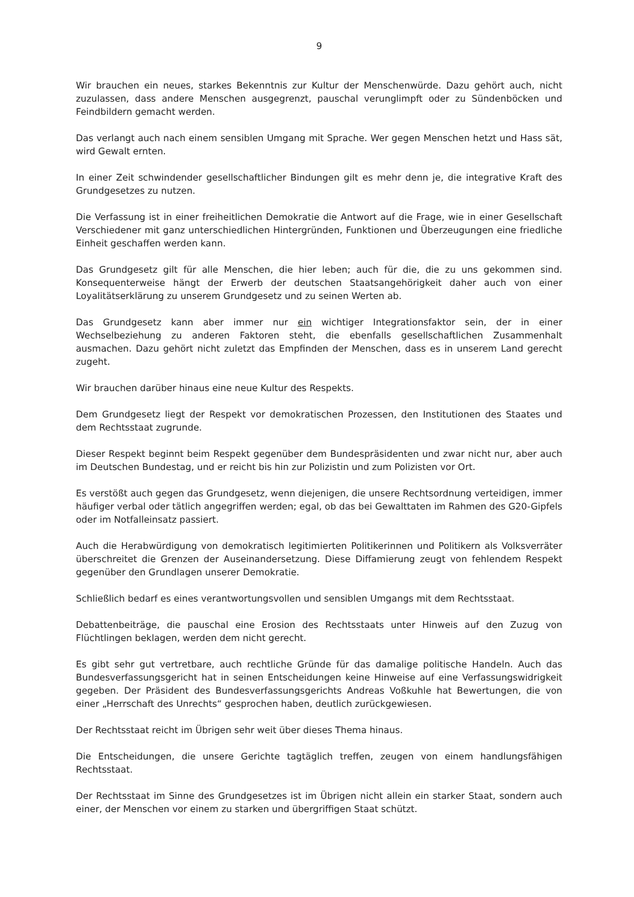9
Wir brauchen ein neues, starkes Bekenntnis zur Kultur der Menschenwürde. Dazu gehört auch, nicht zuzulassen, dass andere Menschen ausgegrenzt, pauschal verunglimpft oder zu Sündenböcken und Feindbildern gemacht werden.
Das verlangt auch nach einem sensiblen Umgang mit Sprache. Wer gegen Menschen hetzt und Hass sät, wird Gewalt ernten.
In einer Zeit schwindender gesellschaftlicher Bindungen gilt es mehr denn je, die integrative Kraft des Grundgesetzes zu nutzen.
Die Verfassung ist in einer freiheitlichen Demokratie die Antwort auf die Frage, wie in einer Gesellschaft Verschiedener mit ganz unterschiedlichen Hintergründen, Funktionen und Überzeugungen eine friedliche Einheit geschaffen werden kann.
Das Grundgesetz gilt für alle Menschen, die hier leben; auch für die, die zu uns gekommen sind. Konsequenterweise hängt der Erwerb der deutschen Staatsangehörigkeit daher auch von einer Loyalitätserklärung zu unserem Grundgesetz und zu seinen Werten ab.
Das Grundgesetz kann aber immer nur ein wichtiger Integrationsfaktor sein, der in einer Wechselbeziehung zu anderen Faktoren steht, die ebenfalls gesellschaftlichen Zusammenhalt ausmachen. Dazu gehört nicht zuletzt das Empfinden der Menschen, dass es in unserem Land gerecht zugeht.
Wir brauchen darüber hinaus eine neue Kultur des Respekts.
Dem Grundgesetz liegt der Respekt vor demokratischen Prozessen, den Institutionen des Staates und dem Rechtsstaat zugrunde.
Dieser Respekt beginnt beim Respekt gegenüber dem Bundespräsidenten und zwar nicht nur, aber auch im Deutschen Bundestag, und er reicht bis hin zur Polizistin und zum Polizisten vor Ort.
Es verstößt auch gegen das Grundgesetz, wenn diejenigen, die unsere Rechtsordnung verteidigen, immer häufiger verbal oder tätlich angegriffen werden; egal, ob das bei Gewalttaten im Rahmen des G20-Gipfels oder im Notfalleinsatz passiert.
Auch die Herabwürdigung von demokratisch legitimierten Politikerinnen und Politikern als Volksverräter überschreitet die Grenzen der Auseinandersetzung. Diese Diffamierung zeugt von fehlendem Respekt gegenüber den Grundlagen unserer Demokratie.
Schließlich bedarf es eines verantwortungsvollen und sensiblen Umgangs mit dem Rechtsstaat.
Debattenbeiträge, die pauschal eine Erosion des Rechtsstaats unter Hinweis auf den Zuzug von Flüchtlingen beklagen, werden dem nicht gerecht.
Es gibt sehr gut vertretbare, auch rechtliche Gründe für das damalige politische Handeln. Auch das Bundesverfassungsgericht hat in seinen Entscheidungen keine Hinweise auf eine Verfassungswidrigkeit gegeben. Der Präsident des Bundesverfassungsgerichts Andreas Voßkuhle hat Bewertungen, die von einer „Herrschaft des Unrechts“ gesprochen haben, deutlich zurückgewiesen.
Der Rechtsstaat reicht im Übrigen sehr weit über dieses Thema hinaus.
Die Entscheidungen, die unsere Gerichte tagtäglich treffen, zeugen von einem handlungsfähigen Rechtsstaat.
Der Rechtsstaat im Sinne des Grundgesetzes ist im Übrigen nicht allein ein starker Staat, sondern auch einer, der Menschen vor einem zu starken und übergriffigen Staat schützt.